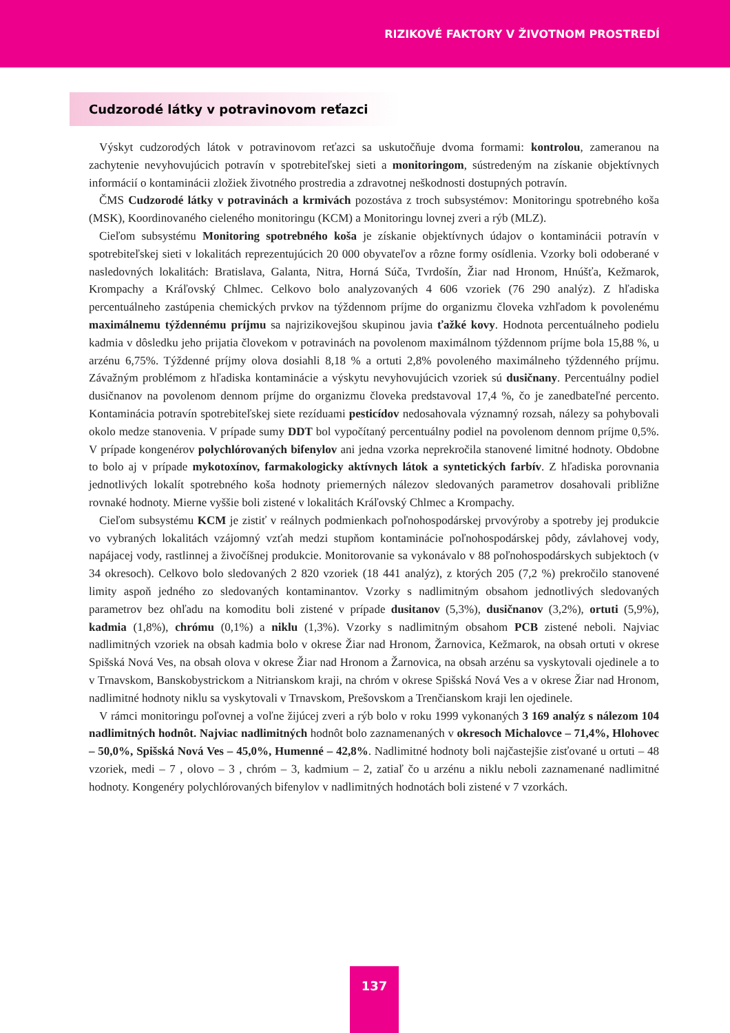RIZIKOVÉ FAKTORY V ŽIVOTNOM PROSTREDÍ
Cudzorodé látky v potravinovom reťazci
Výskyt cudzorodých látok v potravinovom reťazci sa uskutočňuje dvoma formami: kontrolou, zameranou na zachytenie nevyhovujúcich potravín v spotrebiteľskej sieti a monitoringom, sústredeným na získanie objektívnych informácií o kontaminácii zložiek životného prostredia a zdravotnej neškodnosti dostupných potravín.
ČMS Cudzorodé látky v potravinách a krmivách pozostáva z troch subsystémov: Monitoringu spotrebného koša (MSK), Koordinovaného cieleného monitoringu (KCM) a Monitoringu lovnej zveri a rýb (MLZ).
Cieľom subsystému Monitoring spotrebného koša je získanie objektívnych údajov o kontaminácii potravín v spotrebiteľskej sieti v lokalitách reprezentujúcich 20 000 obyvateľov a rôzne formy osídlenia. Vzorky boli odoberané v nasledovných lokalitách: Bratislava, Galanta, Nitra, Horná Súča, Tvrdošín, Žiar nad Hronom, Hnúšťa, Kežmarok, Krompachy a Kráľovský Chlmec. Celkovo bolo analyzovaných 4 606 vzoriek (76 290 analýz). Z hľadiska percentuálneho zastúpenia chemických prvkov na týždennom príjme do organizmu človeka vzhľadom k povolenému maximálnemu týždennému príjmu sa najrizikovejšou skupinou javia ťažké kovy. Hodnota percentuálneho podielu kadmia v dôsledku jeho prijatia človekom v potravinách na povolenom maximálnom týždennom príjme bola 15,88 %, u arzénu 6,75%. Týždenné príjmy olova dosiahli 8,18 % a ortuti 2,8% povoleného maximálneho týždenného príjmu. Závažným problémom z hľadiska kontaminácie a výskytu nevyhovujúcich vzoriek sú dusičnany. Percentuálny podiel dusičnanov na povolenom dennom príjme do organizmu človeka predstavoval 17,4 %, čo je zanedbateľné percento. Kontaminácia potravín spotrebiteľskej siete rezíduami pesticídov nedosahovala významný rozsah, nálezy sa pohybovali okolo medze stanovenia. V prípade sumy DDT bol vypočítaný percentuálny podiel na povolenom dennom príjme 0,5%. V prípade kongenérov polychlórovaných bifenylov ani jedna vzorka neprekročila stanovené limitné hodnoty. Obdobne to bolo aj v prípade mykotoxínov, farmakologicky aktívnych látok a syntetických farbív. Z hľadiska porovnania jednotlivých lokalít spotrebného koša hodnoty priemerných nálezov sledovaných parametrov dosahovali približne rovnaké hodnoty. Mierne vyššie boli zistené v lokalitách Kráľovský Chlmec a Krompachy.
Cieľom subsystému KCM je zistiť v reálnych podmienkach poľnohospodárskej prvovýroby a spotreby jej produkcie vo vybraných lokalitách vzájomný vzťah medzi stupňom kontaminácie poľnohospodárskej pôdy, závlahovej vody, napájacej vody, rastlinnej a živočíšnej produkcie. Monitorovanie sa vykonávalo v 88 poľnohospodárskych subjektoch (v 34 okresoch). Celkovo bolo sledovaných 2 820 vzoriek (18 441 analýz), z ktorých 205 (7,2 %) prekročilo stanovené limity aspoň jedného zo sledovaných kontaminantov. Vzorky s nadlimitným obsahom jednotlivých sledovaných parametrov bez ohľadu na komoditu boli zistené v prípade dusitanov (5,3%), dusičnanov (3,2%), ortuti (5,9%), kadmia (1,8%), chrómu (0,1%) a niklu (1,3%). Vzorky s nadlimitným obsahom PCB zistené neboli. Najviac nadlimitných vzoriek na obsah kadmia bolo v okrese Žiar nad Hronom, Žarnovica, Kežmarok, na obsah ortuti v okrese Spišská Nová Ves, na obsah olova v okrese Žiar nad Hronom a Žarnovica, na obsah arzénu sa vyskytovali ojedinele a to v Trnavskom, Banskobystrickom a Nitrianskom kraji, na chróm v okrese Spišská Nová Ves a v okrese Žiar nad Hronom, nadlimitné hodnoty niklu sa vyskytovali v Trnavskom, Prešovskom a Trenčianskom kraji len ojedinele.
V rámci monitoringu poľovnej a voľne žijúcej zveri a rýb bolo v roku 1999 vykonaných 3 169 analýz s nálezom 104 nadlimitných hodnôt. Najviac nadlimitných hodnôt bolo zaznamenaných v okresoch Michalovce – 71,4%, Hlohovec – 50,0%, Spišská Nová Ves – 45,0%, Humenné – 42,8%. Nadlimitné hodnoty boli najčastejšie zisťované u ortuti – 48 vzoriek, medi – 7 , olovo – 3 , chróm – 3, kadmium – 2, zatiaľ čo u arzénu a niklu neboli zaznamenané nadlimitné hodnoty. Kongenéry polychlórovaných bifenylov v nadlimitných hodnotách boli zistené v 7 vzorkách.
137